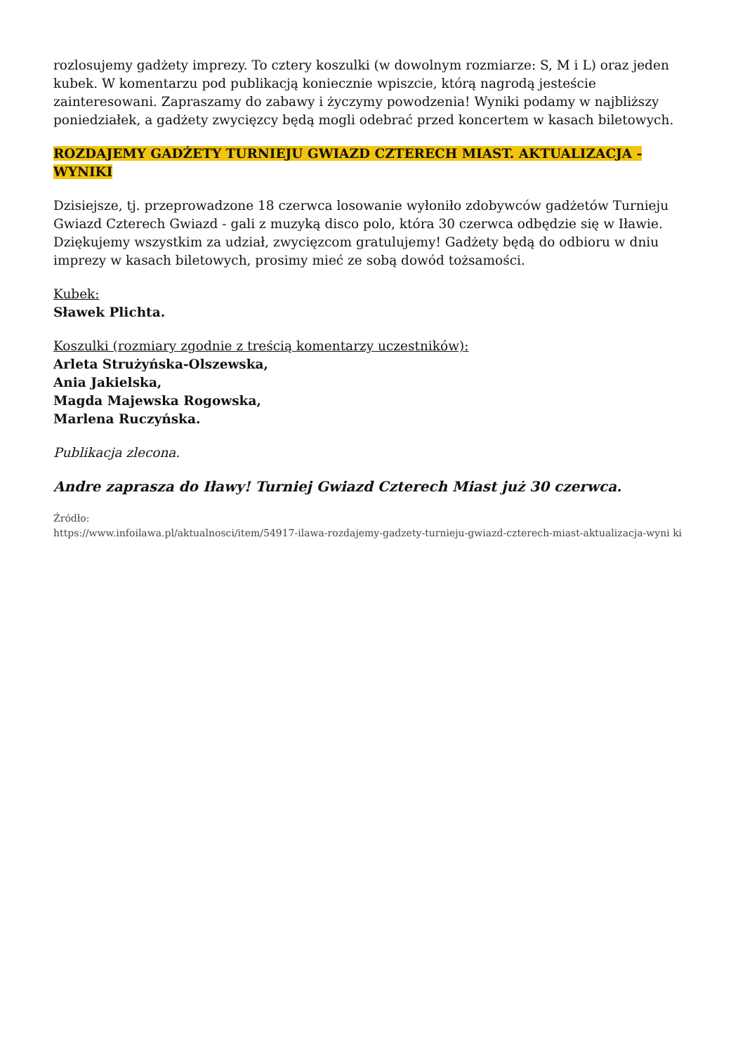rozlosujemy gadżety imprezy. To cztery koszulki (w dowolnym rozmiarze: S, M i L) oraz jeden kubek. W komentarzu pod publikacją koniecznie wpiszcie, którą nagrodą jesteście zainteresowani. Zapraszamy do zabawy i życzymy powodzenia! Wyniki podamy w najbliższy poniedziałek, a gadżety zwycięzcy będą mogli odebrać przed koncertem w kasach biletowych.
ROZDAJEMY GADŻETY TURNIEJU GWIAZD CZTERECH MIAST. AKTUALIZACJA - WYNIKI
Dzisiejsze, tj. przeprowadzone 18 czerwca losowanie wyłoniło zdobywców gadżetów Turnieju Gwiazd Czterech Gwiazd - gali z muzyką disco polo, która 30 czerwca odbędzie się w Iławie. Dziękujemy wszystkim za udział, zwycięzcom gratulujemy! Gadżety będą do odbioru w dniu imprezy w kasach biletowych, prosimy mieć ze sobą dowód tożsamości.
Kubek:
Sławek Plichta.
Koszulki (rozmiary zgodnie z treścią komentarzy uczestników):
Arleta Strużyńska-Olszewska,
Ania Jakielska,
Magda Majewska Rogowska,
Marlena Ruczyńska.
Publikacja zlecona.
Andre zaprasza do Iławy! Turniej Gwiazd Czterech Miast już 30 czerwca.
Źródło:
https://www.infoilawa.pl/aktualnosci/item/54917-ilawa-rozdajemy-gadzety-turnieju-gwiazd-czterech-miast-aktualizacja-wyni ki